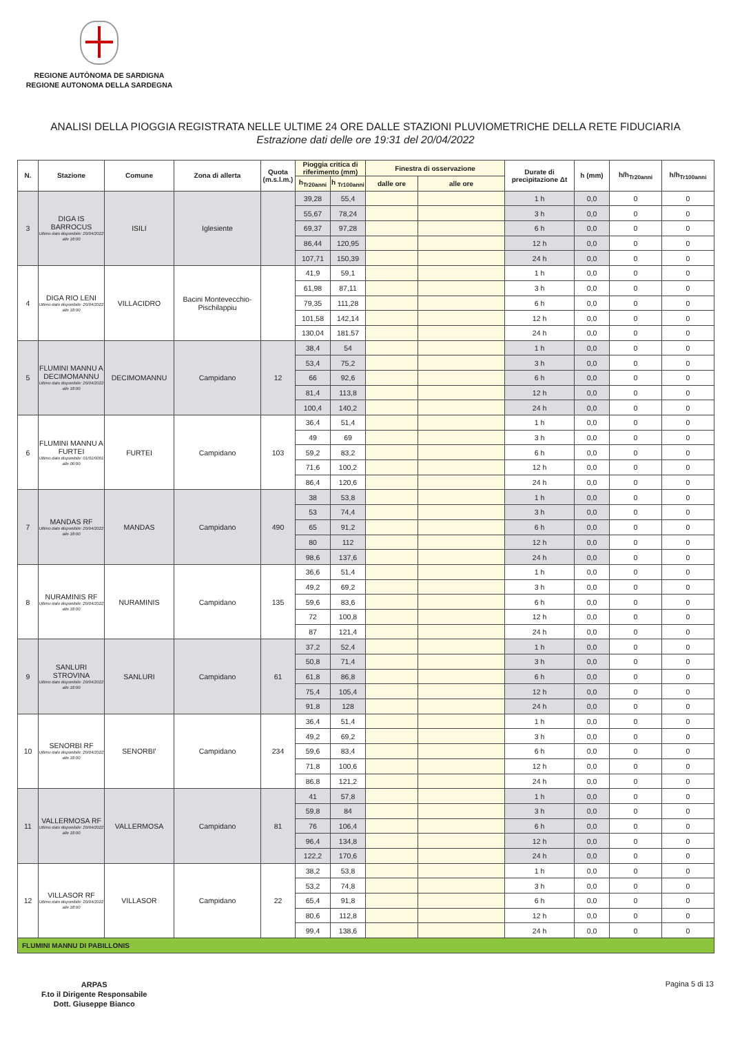REGIONE AUTÒNOMA DE SARDIGNA
REGIONE AUTONOMA DELLA SARDEGNA
ANALISI DELLA PIOGGIA REGISTRATA NELLE ULTIME 24 ORE DALLE STAZIONI PLUVIOMETRICHE DELLA RETE FIDUCIARIA
Estrazione dati delle ore 19:31 del 20/04/2022
| N. | Stazione | Comune | Zona di allerta | Quota (m.s.l.m.) | Pioggia critica di riferimento (mm) | | Finestra di osservazione | | Durate di precipitazione Δt | h (mm) | h/h<sub>Tr20anni</sub> | h/h<sub>Tr100anni</sub> |
| --- | --- | --- | --- | --- | --- | --- | --- | --- | --- | --- | --- | --- |
| | | | | | h<sub>Tr20anni</sub> | h <sub>Tr100anni</sub> | dalle ore | alle ore | | | | |
| 3 | DIGA IS BARROCUS Ultimo dato disponibile: 20/04/2022 alle 18:00 | ISILI | Iglesiente | | 39,28 | 55,4 | | | 1 h | 0,0 | 0 | 0 |
| | | | | | 55,67 | 78,24 | | | 3 h | 0,0 | 0 | 0 |
| | | | | | 69,37 | 97,28 | | | 6 h | 0,0 | 0 | 0 |
| | | | | | 86,44 | 120,95 | | | 12 h | 0,0 | 0 | 0 |
| | | | | | 107,71 | 150,39 | | | 24 h | 0,0 | 0 | 0 |
| 4 | DIGA RIO LENI Ultimo dato disponibile: 20/04/2022 alle 18:00 | VILLACIDRO | Bacini Montevecchio-Pischilappiu | | 41,9 | 59,1 | | | 1 h | 0,0 | 0 | 0 |
| | | | | | 61,98 | 87,11 | | | 3 h | 0,0 | 0 | 0 |
| | | | | | 79,35 | 111,28 | | | 6 h | 0,0 | 0 | 0 |
| | | | | | 101,58 | 142,14 | | | 12 h | 0,0 | 0 | 0 |
| | | | | | 130,04 | 181,57 | | | 24 h | 0,0 | 0 | 0 |
| 5 | FLUMINI MANNU A DECIMOMANNU Ultimo dato disponibile: 20/04/2022 alle 18:00 | DECIMOMANNU | Campidano | 12 | 38,4 | 54 | | | 1 h | 0,0 | 0 | 0 |
| | | | | | 53,4 | 75,2 | | | 3 h | 0,0 | 0 | 0 |
| | | | | | 66 | 92,6 | | | 6 h | 0,0 | 0 | 0 |
| | | | | | 81,4 | 113,8 | | | 12 h | 0,0 | 0 | 0 |
| | | | | | 100,4 | 140,2 | | | 24 h | 0,0 | 0 | 0 |
| 6 | FLUMINI MANNU A FURTEI Ultimo dato disponibile: 01/01/0001 alle 00:00 | FURTEI | Campidano | 103 | 36,4 | 51,4 | | | 1 h | 0,0 | 0 | 0 |
| | | | | | 49 | 69 | | | 3 h | 0,0 | 0 | 0 |
| | | | | | 59,2 | 83,2 | | | 6 h | 0,0 | 0 | 0 |
| | | | | | 71,6 | 100,2 | | | 12 h | 0,0 | 0 | 0 |
| | | | | | 86,4 | 120,6 | | | 24 h | 0,0 | 0 | 0 |
| 7 | MANDAS RF Ultimo dato disponibile: 20/04/2022 alle 18:00 | MANDAS | Campidano | 490 | 38 | 53,8 | | | 1 h | 0,0 | 0 | 0 |
| | | | | | 53 | 74,4 | | | 3 h | 0,0 | 0 | 0 |
| | | | | | 65 | 91,2 | | | 6 h | 0,0 | 0 | 0 |
| | | | | | 80 | 112 | | | 12 h | 0,0 | 0 | 0 |
| | | | | | 98,6 | 137,6 | | | 24 h | 0,0 | 0 | 0 |
| 8 | NURAMINIS RF Ultimo dato disponibile: 20/04/2022 alle 18:00 | NURAMINIS | Campidano | 135 | 36,6 | 51,4 | | | 1 h | 0,0 | 0 | 0 |
| | | | | | 49,2 | 69,2 | | | 3 h | 0,0 | 0 | 0 |
| | | | | | 59,6 | 83,6 | | | 6 h | 0,0 | 0 | 0 |
| | | | | | 72 | 100,8 | | | 12 h | 0,0 | 0 | 0 |
| | | | | | 87 | 121,4 | | | 24 h | 0,0 | 0 | 0 |
| 9 | SANLURI STROVINA Ultimo dato disponibile: 20/04/2022 alle 18:00 | SANLURI | Campidano | 61 | 37,2 | 52,4 | | | 1 h | 0,0 | 0 | 0 |
| | | | | | 50,8 | 71,4 | | | 3 h | 0,0 | 0 | 0 |
| | | | | | 61,8 | 86,8 | | | 6 h | 0,0 | 0 | 0 |
| | | | | | 75,4 | 105,4 | | | 12 h | 0,0 | 0 | 0 |
| | | | | | 91,8 | 128 | | | 24 h | 0,0 | 0 | 0 |
| 10 | SENORBI RF Ultimo dato disponibile: 20/04/2022 alle 18:00 | SENORBI' | Campidano | 234 | 36,4 | 51,4 | | | 1 h | 0,0 | 0 | 0 |
| | | | | | 49,2 | 69,2 | | | 3 h | 0,0 | 0 | 0 |
| | | | | | 59,6 | 83,4 | | | 6 h | 0,0 | 0 | 0 |
| | | | | | 71,8 | 100,6 | | | 12 h | 0,0 | 0 | 0 |
| | | | | | 86,8 | 121,2 | | | 24 h | 0,0 | 0 | 0 |
| 11 | VALLERMOSA RF Ultimo dato disponibile: 20/04/2022 alle 18:00 | VALLERMOSA | Campidano | 81 | 41 | 57,8 | | | 1 h | 0,0 | 0 | 0 |
| | | | | | 59,8 | 84 | | | 3 h | 0,0 | 0 | 0 |
| | | | | | 76 | 106,4 | | | 6 h | 0,0 | 0 | 0 |
| | | | | | 96,4 | 134,8 | | | 12 h | 0,0 | 0 | 0 |
| | | | | | 122,2 | 170,6 | | | 24 h | 0,0 | 0 | 0 |
| 12 | VILLASOR RF Ultimo dato disponibile: 20/04/2022 alle 18:00 | VILLASOR | Campidano | 22 | 38,2 | 53,8 | | | 1 h | 0,0 | 0 | 0 |
| | | | | | 53,2 | 74,8 | | | 3 h | 0,0 | 0 | 0 |
| | | | | | 65,4 | 91,8 | | | 6 h | 0,0 | 0 | 0 |
| | | | | | 80,6 | 112,8 | | | 12 h | 0,0 | 0 | 0 |
| | | | | | 99,4 | 138,6 | | | 24 h | 0,0 | 0 | 0 |
| FLUMINI MANNU DI PABILLONIS | | | | | | | | | | | | |
ARPAS
F.to il Dirigente Responsabile
Dott. Giuseppe Bianco
Pagina 5 di 13